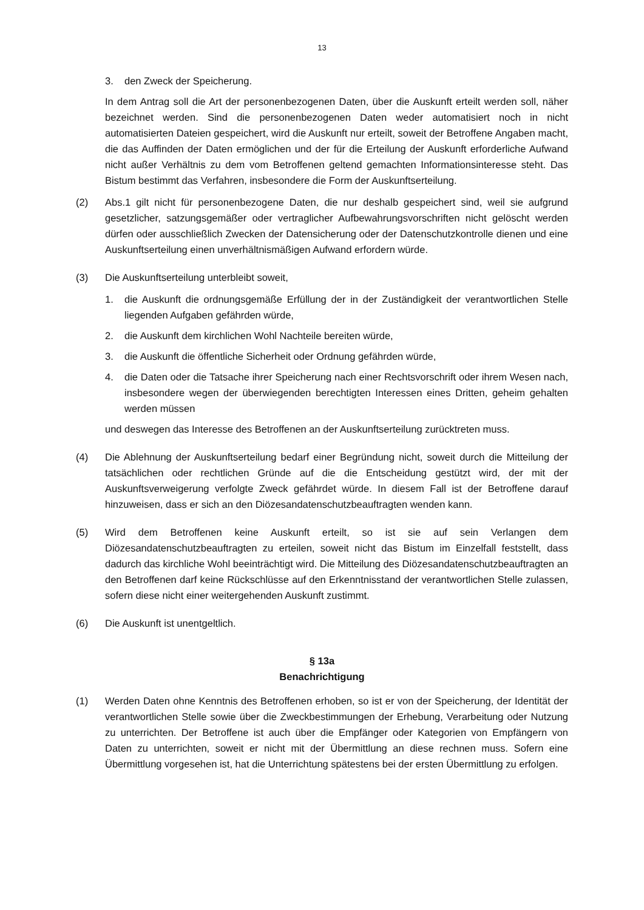13
3. den Zweck der Speicherung.
In dem Antrag soll die Art der personenbezogenen Daten, über die Auskunft erteilt werden soll, näher bezeichnet werden. Sind die personenbezogenen Daten weder automatisiert noch in nicht automatisierten Dateien gespeichert, wird die Auskunft nur erteilt, soweit der Betroffene Angaben macht, die das Auffinden der Daten ermöglichen und der für die Erteilung der Auskunft erforderliche Aufwand nicht außer Verhältnis zu dem vom Betroffenen geltend gemachten Informationsinteresse steht. Das Bistum bestimmt das Verfahren, insbesondere die Form der Auskunftserteilung.
(2) Abs.1 gilt nicht für personenbezogene Daten, die nur deshalb gespeichert sind, weil sie aufgrund gesetzlicher, satzungsgemäßer oder vertraglicher Aufbewahrungsvorschriften nicht gelöscht werden dürfen oder ausschließlich Zwecken der Datensicherung oder der Datenschutzkontrolle dienen und eine Auskunftserteilung einen unverhältnismäßigen Aufwand erfordern würde.
(3) Die Auskunftserteilung unterbleibt soweit,
1. die Auskunft die ordnungsgemäße Erfüllung der in der Zuständigkeit der verantwortlichen Stelle liegenden Aufgaben gefährden würde,
2. die Auskunft dem kirchlichen Wohl Nachteile bereiten würde,
3. die Auskunft die öffentliche Sicherheit oder Ordnung gefährden würde,
4. die Daten oder die Tatsache ihrer Speicherung nach einer Rechtsvorschrift oder ihrem Wesen nach, insbesondere wegen der überwiegenden berechtigten Interessen eines Dritten, geheim gehalten werden müssen
und deswegen das Interesse des Betroffenen an der Auskunftserteilung zurücktreten muss.
(4) Die Ablehnung der Auskunftserteilung bedarf einer Begründung nicht, soweit durch die Mitteilung der tatsächlichen oder rechtlichen Gründe auf die die Entscheidung gestützt wird, der mit der Auskunftsverweigerung verfolgte Zweck gefährdet würde. In diesem Fall ist der Betroffene darauf hinzuweisen, dass er sich an den Diözesandatenschutzbeauftragten wenden kann.
(5) Wird dem Betroffenen keine Auskunft erteilt, so ist sie auf sein Verlangen dem Diözesandatenschutzbeauftragten zu erteilen, soweit nicht das Bistum im Einzelfall feststellt, dass dadurch das kirchliche Wohl beeinträchtigt wird. Die Mitteilung des Diözesandatenschutzbeauftragten an den Betroffenen darf keine Rückschlüsse auf den Erkenntnisstand der verantwortlichen Stelle zulassen, sofern diese nicht einer weitergehenden Auskunft zustimmt.
(6) Die Auskunft ist unentgeltlich.
§ 13a
Benachrichtigung
(1) Werden Daten ohne Kenntnis des Betroffenen erhoben, so ist er von der Speicherung, der Identität der verantwortlichen Stelle sowie über die Zweckbestimmungen der Erhebung, Verarbeitung oder Nutzung zu unterrichten. Der Betroffene ist auch über die Empfänger oder Kategorien von Empfängern von Daten zu unterrichten, soweit er nicht mit der Übermittlung an diese rechnen muss. Sofern eine Übermittlung vorgesehen ist, hat die Unterrichtung spätestens bei der ersten Übermittlung zu erfolgen.